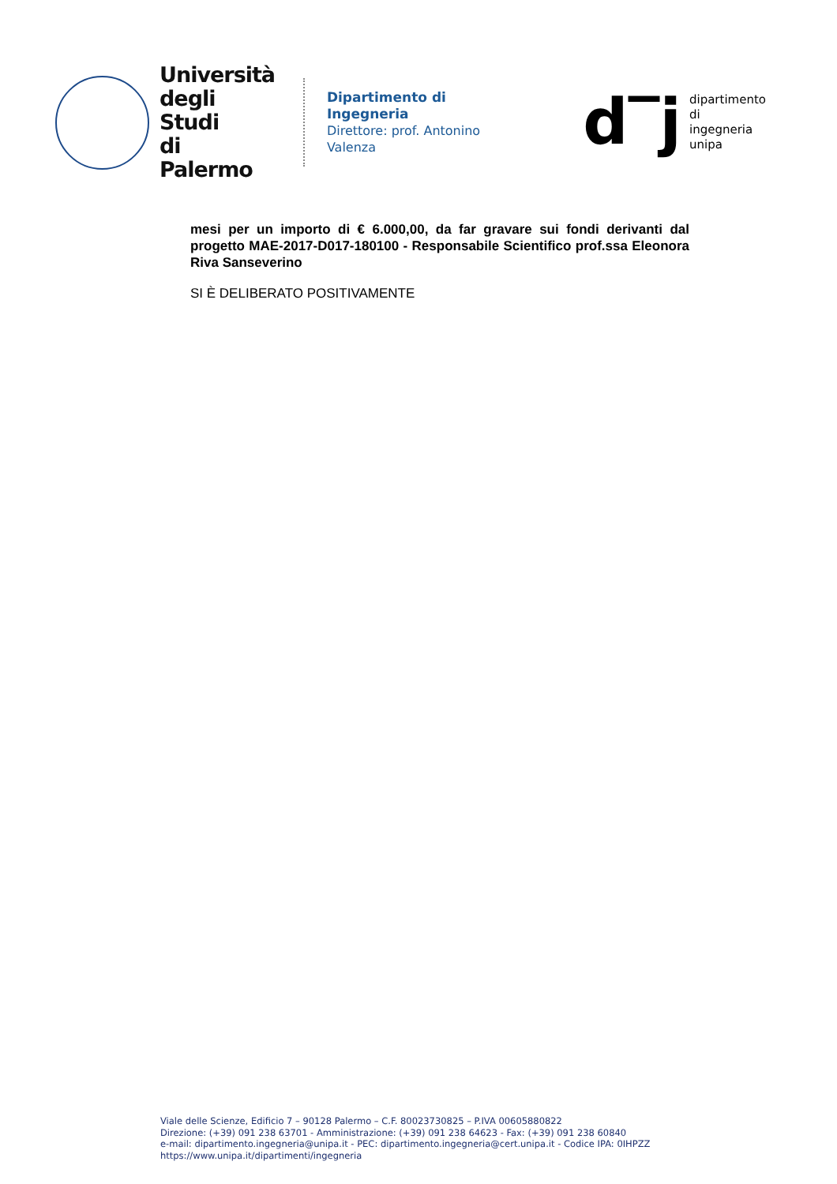Università
degli Studi
di Palermo
Dipartimento di Ingegneria
Direttore: prof. Antonino Valenza
d‾j
dipartimento
di ingegneria
unipa
mesi per un importo di € 6.000,00, da far gravare sui fondi derivanti dal progetto MAE-2017-D017-180100 - Responsabile Scientifico prof.ssa Eleonora Riva Sanseverino
SI È DELIBERATO POSITIVAMENTE
Viale delle Scienze, Edificio 7 – 90128 Palermo – C.F. 80023730825 – P.IVA 00605880822
Direzione: (+39) 091 238 63701 - Amministrazione: (+39) 091 238 64623 - Fax: (+39) 091 238 60840
e-mail: dipartimento.ingegneria@unipa.it - PEC: dipartimento.ingegneria@cert.unipa.it - Codice IPA: 0IHPZZ
https://www.unipa.it/dipartimenti/ingegneria